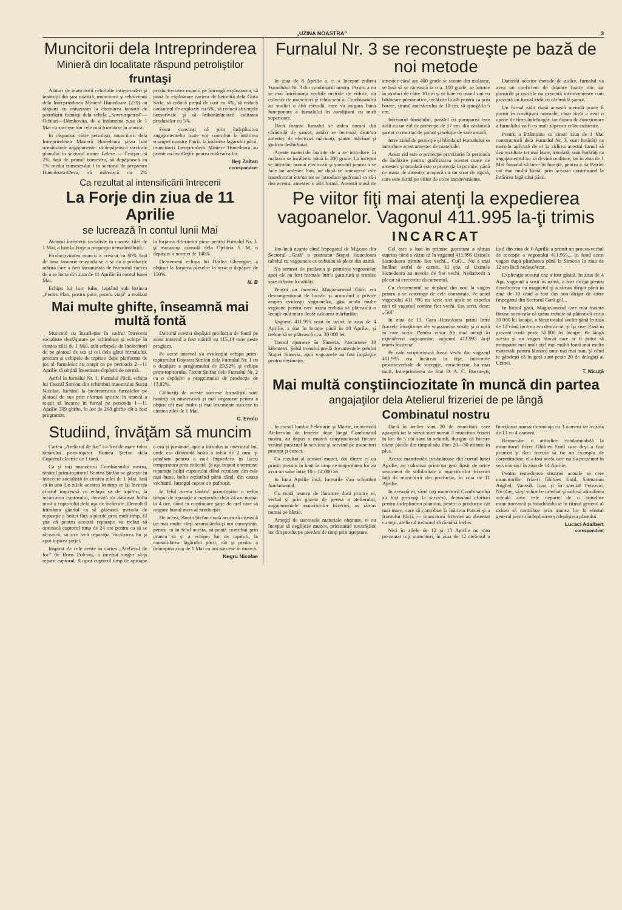„UZINA NOASTRA" 3
Muncitorii dela Intreprinderea
Minieră din localitate răspund petroliştilor
fruntaşi
Alături de muncitorii celorlalte intreprinderi şi instituţii din ţara noastră, muncitorii şi tehnicienii dela Intreprinderea Minieră Hunedoara (239) au răspuns cu entuziasm la chemarea lansată de petroliştii fruntaşi dela schela „Sovrompetrol"—Ochiuri—Dâmboviţa, de a întâmpina ziua de 1 Mai cu succese din cele mai frumoase în muncă.
In răspunsul către petrolişti, muncitorii dela Intreprinderea Minieră Hunedoara şi-au luat următoarele angajamente: să depăşească sarcinile planului în sectorul miner Lelese — Cerişor cu 2%, faţă de primul trimestru, să depăşească cu 1% media trimestrului I în sectorul de preparare Hunedoara-Deva, să mărească cu 2% productivitatea muncii pe întreagă exploatarea, să pună în exploatare cariera de betonită dela Gura Sada, să reducă preţul de cost cu 4%, să reducă consumul de exploziv cu 6%, să reducă absenţele nemotivate şi să îmbunătăţească calitatea produselor cu 5%.
Ferm convinşi că prin îndeplinirea angajamentelor luate vor contribui la întărirea scumpei noastre Patrii, la întărirea lagărului păcii, muncitorii Intreprinderii Miniere Hunedoara au pornit cu însufleţire pentru realizarea lor.
Ileş Zoltan
corespondent
Ca rezultat al intensificării întrecerii
La Forje din ziua de 11 Aprilie
se lucrează în contul lunii Mai
Avântul întrecerii socialiste în cinstea zilei de 1 Mai, a luat la Forje o proporţie nemaiîntâlnită.
Productivitatea muncii a crescut cu 60% faţă de luna Ianuarie reuşindu-se a se da o producţie mărită care a fost încununată de frumosul succes de a se lucra din ziua de 11 Aprilie în contul lunei Mai.
Echipa lui Isac Iuliu, luptând sub lozinca „Pentru Plan, pentru pace, pentru viaţă" a realizat la forjarea diferitelor piese pentru Furnalul Nr. 3. şi macaraua consolă dela Oţelăria S. M, o depăşire a normei de 140%.
Deasemeni echipa lui Dârlea Gheorghe, a obţinut la forjarea pieselor în serie o depăşire de 150%.
N. B
Mai multe ghifte, înseamnă mai multă fontă
Muncind cu însufleţire în cadrul întrecerii socialiste desfăşurate pe schimburi şi echipe în cinstea zilei de 1 Mai, atât echipele de încărcători de pe platoul de sus şi cel dela gâtul furnalului, precum şi echipele de topitori depe platforma de jos al furnalelor au reuşit ca pe perioada 2—11 Aprilie să obţină însemnate depăşiri de normă.
Astfel la furnalul Nr. 1, Furnalul Păcii, echipa lui Dascăl Simion din schimbul maestrului Suciu Nicolae, lucrând la încărcarcarea furnalelor pe platoul de sus prin eforturi sporite în muncă a reuşit să încarce în furnal pe perioada 1—11 Aprilie 309 ghifte, în loc de 260 ghifte cât a fost programat.
Datorită acestei depăşiri producţia de fontă pe acest interval a fost mărită cu 115,14 tone peste program.
Pe acest interval s'a evidenţiat echipa prim-topitorului Dojescu Simion dela Furnalul Nr. 1 cu o depăşire a programului de 29,52% şi echipa prim-topitorului Cazan Ştefan dela Furnalul Nr. 2 cu o depăşire a programului de producţie de 13,82%.
Călăuziţi de aceste succese furnaliştii sunt hotărîţi să muncească şi mai organizat pentru a obţine cât mai multe şi mai însemnate succese în cinstea zilei de 1 Mai.
C. Enolu
Studiind, învăţăm să muncim
Cartea „Atelierul de foc" i-a fost de mare folos tânărului prim-topitor Bontea Ştefan dela Cuptorul electric de 1 tonă.
Ca şi toţi muncitorii Combinatului nostru, tânărul prim-topitorul Bontea Ştefan se găseşte în întrecere socialistă în cinstea zilei de 1 Mai. Iată că în una din zilele acestea în timp ce îşi încorda efortul împreună cu echipa sa de topitori, la încărcarea cuptorului, deodată s'a dărâmat bolta mică a cuptorului dela uşa de încărcare. Demult îl frământa gândul ca să găsească metoda de reparaţie a boltei fără a pierde prea mult timp. El ştia că pentru această reparaţie va trebui să oprească cuptorul timp de 24 ore pentru ca să se răcească, să i-se facă reparaţia, încălzirea lui şi apoi topirea şarjei.
Inspirat de cele cetite în cartea „Atelierul de foc" de Boris Polevoi, a început singur să-şi repare cuptorul. A oprit cuptorul timp de aproape o oră şi jumătate, apoi a introdus în interiorul lui, unde era dărâmată bolta o tablă de 2 mm. şi jumătate pentru a nu-l împiedeca în lucru temperatura prea ridicată. Şi aşa treptat a terminat reparaţia bolţii cuptorului dând rezultate din cele mai bune, bolta rezistând până când, din cauza vechimii, întregul cuptor s'a prăbuşit.
In felul acesta tânărul prim-topitor a redus timpul de reparaţie a cuptorului dela 24 ore numai la 4 ore, dând în continuare şarje de oţel care să asigure bunul mers al producţiei.
De aceea, Bonta Ştefan caută acum să citească tot mai multe cărţi acumulându-şi noi cunoştinţe, pentru ca în felul acesta, să poată contribui prin munca sa şi a echipei lui de topitori, la consolidarea lagărului păcii, cât şi pentru a întâmpina ziua de 1 Mai cu noi succese în muncă.
Negru Nicolae
Furnalul Nr. 3 se reconstrueşte pe bază de noi metode
In ziua de 8 Aprilie a. c. a început zidirea Furnalului Nr. 3 din combinatul nostru. Pentru a nu se mai întrebuinţa vechile metode de zidirie, un colectiv de muncitori şi tehnicieni ai Combinatului au studiat o altă metodă, care va asigura buna funcţionare a furnalului în condiţiuni cu mult superioare.
Dacă înainte furnalul se zidea numai din cărămidă de şamot, astăzi se lucrează dintr'un amestec de electrozi măcinaţi, şamot măcinat şi gudron deshidratat.
Aceste materiale înainte de a se introduce în malaxor se încălzesc până la 200 grade. La început se introduc numai electrozii şi şamotul pentru a se face un amestec bun, iar după ce amestecul este transformat într'un tot se introduce gudronul ca să-i dea acestui amestec o altă formă. Această masă de amestec când are 400 grade se scoate din malaxor, se lasă să se răcească la cca. 100 grade; se întinde în straturi de către 10 cm şi se bate cu maiul sau cu bătătoare pneumatice, încălzite la alb pentru ca prin batere, stratul amestecului de 10 cm. să ajungă la 5 cm.
Interiorul furnalului, paralel cu ştamparea este zidit cu un zid de protecţie de 17 cm. din cărămidă şamot cu mortar de şamot şi soluţie de sare amară.
Intre zidul de protecţie şi blindajul Furnalului se introduce acest amestec de materiale.
Acest zid este o protecţie provizorie în perioada de încălzire pentru grafitizarea acestei mase de amestec şi totodată este o protecţia la pornire, până ce masa de amestec acoperă cu un strat de zgură, care este ferită pe viitor de orice inconveniente.
Datorită acestor metode de zidire, furnalul va avea un coeficient de dilatare foarte mic iar pornirile şi opririle nu prezintă inconveniente cum prezintă un furnal zidit cu cărămidă şamot.
Un furnal zidit după această metodă poate fi pornit în condiţiuni normale, chiar dacă a avut o oprire de timp îndelungat, iar durata de funcţionare a furnalului va fi cu mult superior celor existente.
Pentru a întâmpina cu cinste ziua de 1 Mai constructorii dela Furnalul Nr. 3, sunt hotărâţi ca metoda aplicată de ei la zidirea acestui furnal să dea rezultate tot mai bune, totodată, sunt hotărâţi ca angajamentul lor să devină realitate, iar în ziua de 1 Mai furnalul să intre în funcţie, pentru a da Patriei cât mai multă fontă, prin aceasta contribuind la întărirea lagărului păcii.
Pe viitor fiţi mai atenţi la expedierea vagoanelor. Vagonul 411.995 la-ţi trimis
INCARCAT
Era încă noapte când Impegatul de Mişcare din Sectorul „Gară" a prezentat Staţiei Hunedoara tabelul cu vagoanele ce trebuiau să plece din uzină.
S'a semnat de predarea şi primirea vagoanelor apoi ele au fost formate într'o garnitură şi trimise spre diferite localităţi.
Pentru un moment Magazionerul Gării era descongestionat de lucrări şi aruncând o privire asupra evidenţii vagoanelor, găsi acolo multe vagoane pentru care uzina trebuia să plătească o locaţie mai mare decât valoarea mărfurilor.
Vagonul 411.995 sosit în uzină în ziua de 4 Aprilie, a stat în locaţie până în 10 Aprilie, şi trebue să se plătească cca. 30 000 lei.
Trenul ajunsese în Simeria. Parcursese 18 kilometri. Şeful trenului predă documentele şefului Staţiei Simeria, apoi vagoanele au fost împărţite pentru destinaţie.
Cel care a luat în primire garnitura a rămas suprins când a văzut că în vagonul 411.995 Uzinele Hunedoara trimite fier vechi... Cui?... Nu a mai întâlnit astfel de cazuri. El ştia că Uzinele Hunedoara au nevoie de fier vechi. Nedumerit a plecat să cerceteze documentul.
Cu documentul se deplasă din nou la vagon pentru a se convinge de cele constatate. Pe actul vagonului 411 995 nu scria nici unde se expedia nici că vagonul conţine fier vechi. Era scris, doar: „Gol"
In ziua de 11, Gara Hunedoara primi între fractele însoţitoare ale vagoanelor sosite şi o notă în care scria: Pentru viitor fiţi mai atenţi la expedierea vagoanelor, vagonul 411.995 la-ţi trimis încărcat
Pe cale scripturistică fierul vechi din vagonul 411.995 era încărcat în fişe, întocmite proceseverbale de recepţie, caracterizat, ba mai mult, Intreprinderea de Stat D. A. C. Bucureşti, încă din ziua de 6 Aprilie a primit un proces-verbal de recepţie a vagonului 411.955... In fond acest vagon după plimbarea până la Simeria în ziua de 12 era încă nedescărcat.
Explicaţia acestui caz a fost găsită. In ziua de 4 Apr. vagonul a sosit în uzină, a fost dirijat pentru descărcarea cu magnetul şi a rămas dirijat până în ziua de 10 când a fost din nou dirijat de către Impegatul din Sectorul Gară gol...
In biroul gării, Magazionerul care mai înainte făcuse socoteala că uzina trebuie să plătească circa 30 000 lei locaţie, a făcut totalul orelor până în ziua de 12 când încă nu era descărcat, şi îşi zise: Până în prezent costă peste 50.000 lei locaţie; Pe lângă acesta şi un vagon blocat care ar fi putut să transporte mai mult oţel mai multă fontă mai multe materiale pentru făurirea unui trai mai bun. Şi când te gândeşti că în gară sunt peste 20 de delegaţi ai Uzinei.
T. Nicuţă
Mai multă conştiinciozitate în muncă din partea
angajaţilor dela Atelierul frizeriei de pe lângă
Combinatul nostru
In cursul lunilor Februarie şi Martie, muncitorii Atelierului de frizerie depe lângă Combinatul nostru, au depus o muncă conştiincioasă fiecare venind punctual la serviciu şi servind pe muncitori prompt şi corect.
Ca rezultat al acestei munci, doi dintre ei au primit premiu în bani în timp ce majoritatea lor au avut un salar între 10—14.000 lei.
In luna Aprilie însă, lucrurile s'au schimbat fundamental.
Cu toată munca de lămurire dusă printre ei, verbal şi prin gazeta de pereta a atelierului, angajamentele muncitorilor frizeriei, au rămas numai pe hârtie.
Ameţiţi de succesele materiale obţinute, ei au început să neglijeze munca, pricinuind tovarăşilor lor din producţie pierderi de timp prin aşteptare.
Dacă în atelier sunt 20 de muncitori care aşteaptă iar la servit sunt numai 3 muncitori frizeri în loc de 5 cât sunt în schimb, desigur că fiecare client pierde din timpul său liber 20—30 minute în plus.
Aceste manifestări nesănătoase din cursul lunei Aprilie, au culminat printr'un gest lipsit de orice sentiment de solidaritate a muncitorilor frizeriei faţă de muncitorii din producţie, în ziua de 11 Aprilie.
In această zi, când toţi muncitorii Combinatului au fost prezenţi la serviciu, depunând eforturi pentru îndeplinirea planului, pentru o producţie cât mai mare, care să contribue la înărirea Patriei şi a frontului Păcii, — muncitorii frizeriei au absentat cu toţii, atelierul trebuind să rămână închis.
Nici în zilele de 12 şi 13 Aprilie nu s'au prezentat toţi muncitori, în ziua de 12 atelierul a funcţionat numai dimineaţa cu 3 oameni iar în ziua de 13 cu 4 oameni.
Remarcăm o atitudine condamnabilă la muncitorul frizer Ghibies Emil care deşi a fost premiat şi deci trecuia să fie un examplu de corectitudine, el a fost acela care nu s'a prezentat în serviciu nici în ziua de 14 Aprilie.
Pentru remedierea situaţiei actuale se cere muncitorilor frizeri Ghibies Emil, Satmarian Anghel, Vanssik Ioan şi în special Petrovici Nicolae, să-şi schimbe imediat şi radical atitudinea actuală care este departe de o atitudine muncitorească şi încadrându-se în ritmul general al uzinei să contribue prin munca lor la efortul general pentru îndeplinirea şi depăşirea planului.
Lucaci Adalbert
corespondent